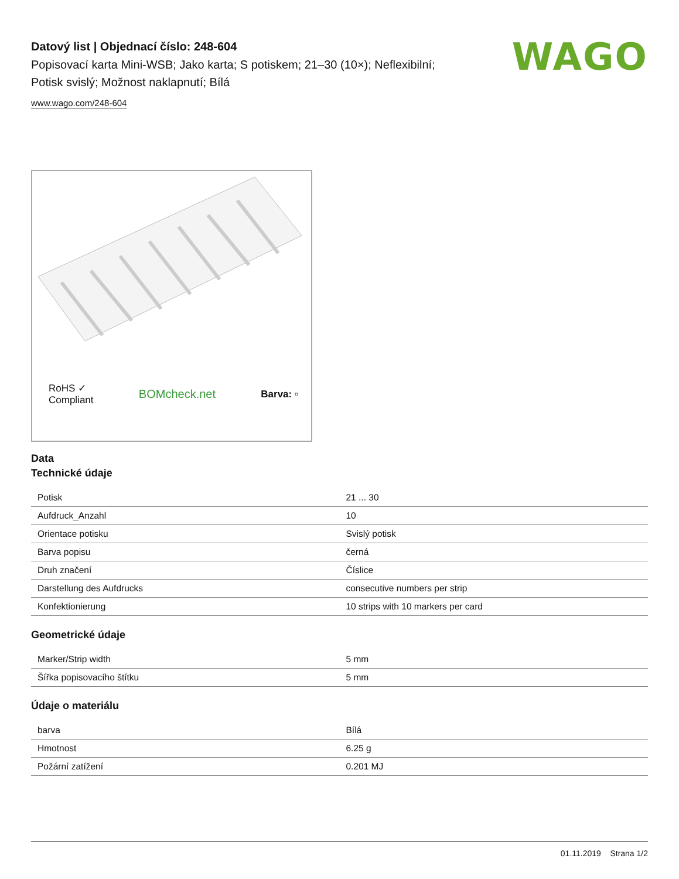Datový list | Objednací číslo: 248-604
Popisovací karta Mini-WSB; Jako karta; S potiskem; 21–30 (10×); Neflexibilní;
Potisk svislý; Možnost naklapnutí; Bílá
www.wago.com/248-604
WAGO
RoHS ✓
Compliant BOMcheck.net Barva: ▫
Data
Technické údaje
| Potisk | 21 ... 30 |
| Aufdruck_Anzahl | 10 |
| Orientace potisku | Svislý potisk |
| Barva popisu | černá |
| Druh značení | Číslice |
| Darstellung des Aufdrucks | consecutive numbers per strip |
| Konfektionierung | 10 strips with 10 markers per card |
Geometrické údaje
| Marker/Strip width | 5 mm |
| Šířka popisovacího štítku | 5 mm |
Údaje o materiálu
| barva | Bílá |
| Hmotnost | 6.25 g |
| Požární zatížení | 0.201 MJ |
01.11.2019 Strana 1/2